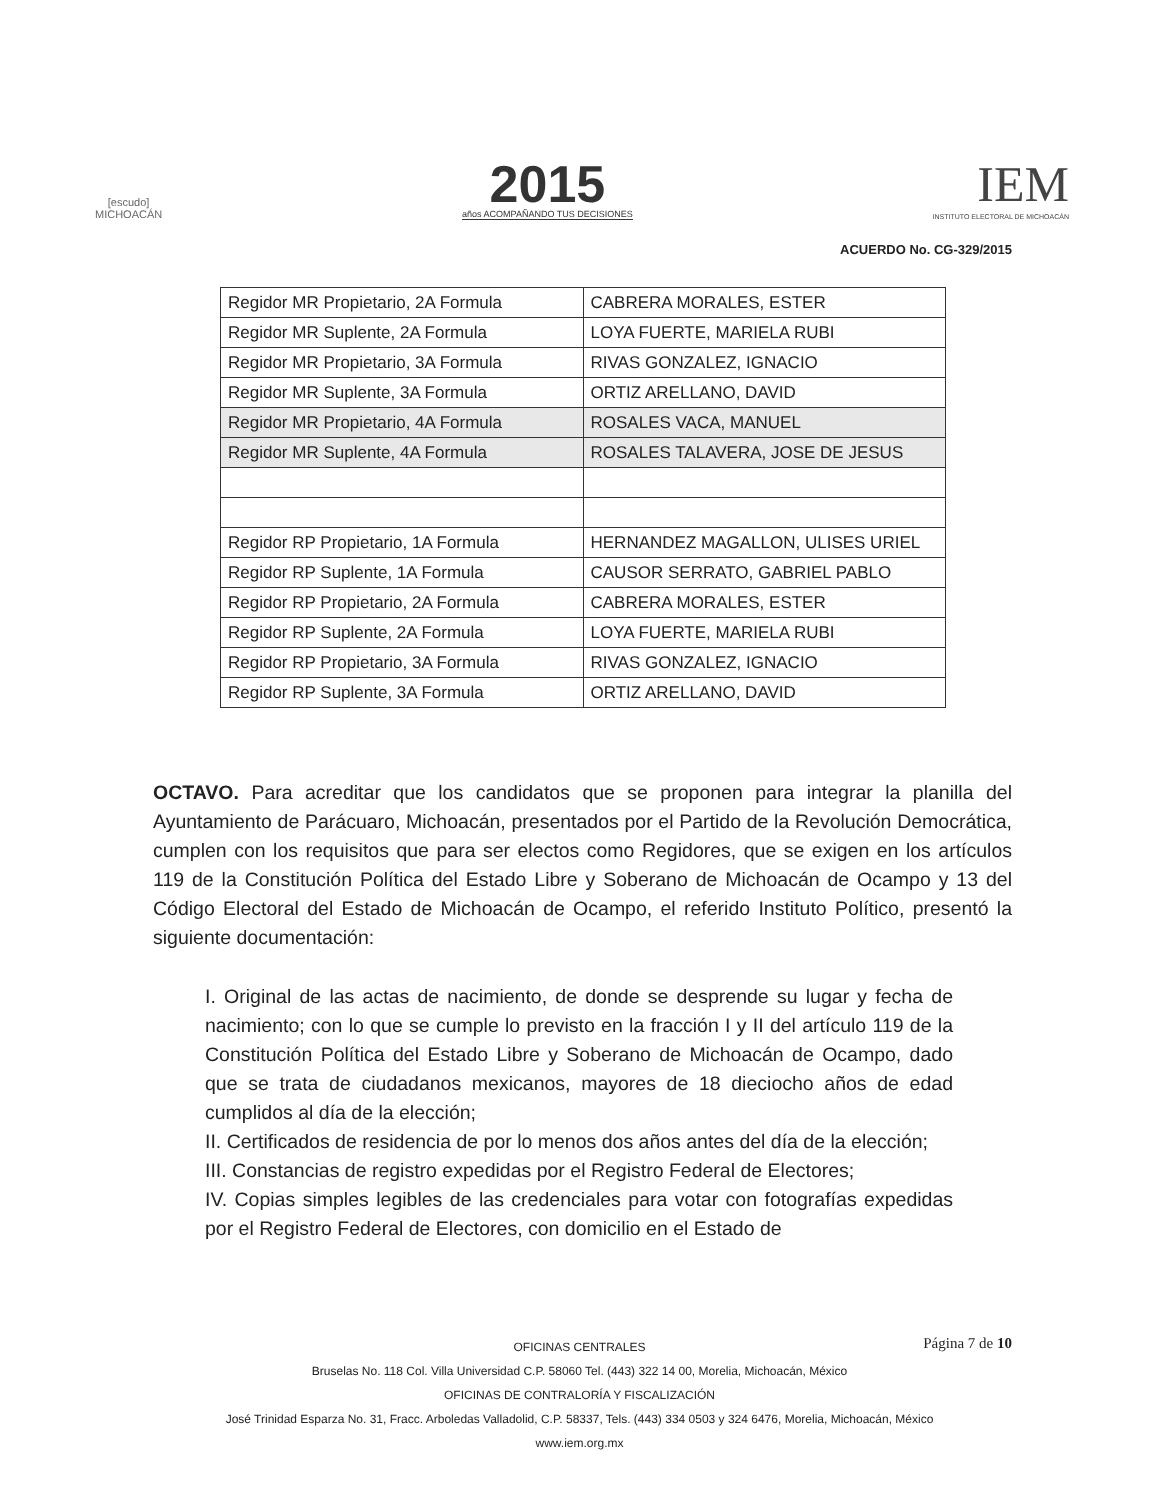[escudo]
MICHOACÁN
2015
años ACOMPAÑANDO TUS DECISIONES
IEM
INSTITUTO ELECTORAL DE MICHOACÁN
ACUERDO No. CG-329/2015
| Regidor MR Propietario, 2A Formula | CABRERA MORALES, ESTER |
| Regidor MR Suplente, 2A Formula | LOYA FUERTE, MARIELA RUBI |
| Regidor MR Propietario, 3A Formula | RIVAS GONZALEZ, IGNACIO |
| Regidor MR Suplente, 3A Formula | ORTIZ ARELLANO, DAVID |
| Regidor MR Propietario, 4A Formula | ROSALES VACA, MANUEL |
| Regidor MR Suplente, 4A Formula | ROSALES TALAVERA, JOSE DE JESUS |
| Regidor RP Propietario, 1A Formula | HERNANDEZ MAGALLON, ULISES URIEL |
| Regidor RP Suplente, 1A Formula | CAUSOR SERRATO, GABRIEL PABLO |
| Regidor RP Propietario, 2A Formula | CABRERA MORALES, ESTER |
| Regidor RP Suplente, 2A Formula | LOYA FUERTE, MARIELA RUBI |
| Regidor RP Propietario, 3A Formula | RIVAS GONZALEZ, IGNACIO |
| Regidor RP Suplente, 3A Formula | ORTIZ ARELLANO, DAVID |
OCTAVO. Para acreditar que los candidatos que se proponen para integrar la planilla del Ayuntamiento de Parácuaro, Michoacán, presentados por el Partido de la Revolución Democrática, cumplen con los requisitos que para ser electos como Regidores, que se exigen en los artículos 119 de la Constitución Política del Estado Libre y Soberano de Michoacán de Ocampo y 13 del Código Electoral del Estado de Michoacán de Ocampo, el referido Instituto Político, presentó la siguiente documentación:
I. Original de las actas de nacimiento, de donde se desprende su lugar y fecha de nacimiento; con lo que se cumple lo previsto en la fracción I y II del artículo 119 de la Constitución Política del Estado Libre y Soberano de Michoacán de Ocampo, dado que se trata de ciudadanos mexicanos, mayores de 18 dieciocho años de edad cumplidos al día de la elección;
II. Certificados de residencia de por lo menos dos años antes del día de la elección;
III. Constancias de registro expedidas por el Registro Federal de Electores;
IV. Copias simples legibles de las credenciales para votar con fotografías expedidas por el Registro Federal de Electores, con domicilio en el Estado de
Página 7 de 10 OFICINAS CENTRALES
Bruselas No. 118 Col. Villa Universidad C.P. 58060 Tel. (443) 322 14 00, Morelia, Michoacán, México
OFICINAS DE CONTRALORÍA Y FISCALIZACIÓN
José Trinidad Esparza No. 31, Fracc. Arboledas Valladolid, C.P. 58337, Tels. (443) 334 0503 y 324 6476, Morelia, Michoacán, México
www.iem.org.mx